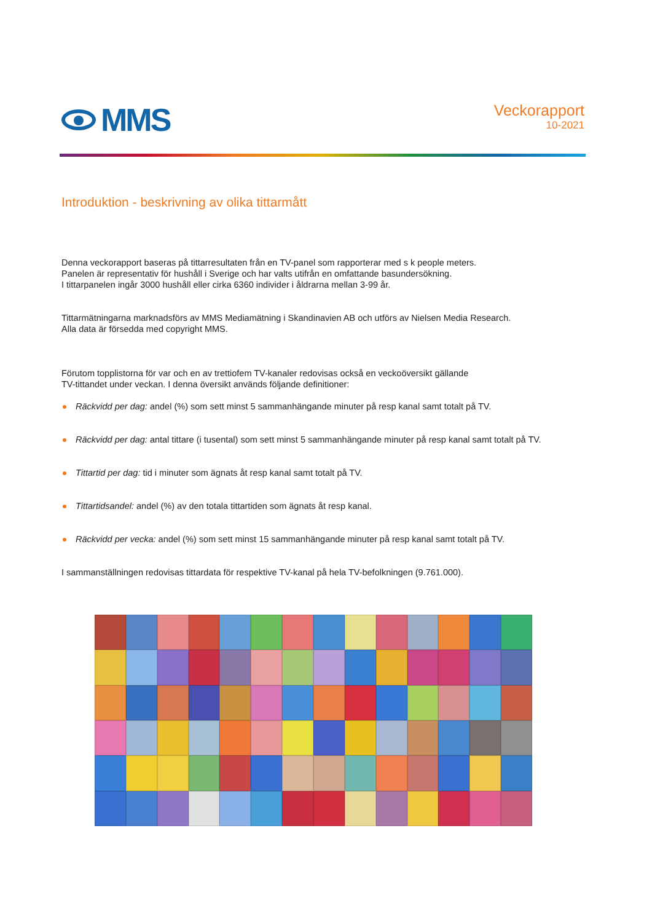MMS
Veckorapport
10-2021
Introduktion - beskrivning av olika tittarmått
Denna veckorapport baseras på tittarresultaten från en TV-panel som rapporterar med s k people meters.
Panelen är representativ för hushåll i Sverige och har valts utifrån en omfattande basundersökning.
I tittarpanelen ingår 3000 hushåll eller cirka 6360 individer i åldrarna mellan 3-99 år.
Tittarmätningarna marknadsförs av MMS Mediamätning i Skandinavien AB och utförs av Nielsen Media Research.
Alla data är försedda med copyright MMS.
Förutom topplistorna för var och en av trettiofem TV-kanaler redovisas också en veckoöversikt gällande
TV-tittandet under veckan. I denna översikt används följande definitioner:
Räckvidd per dag: andel (%) som sett minst 5 sammanhängande minuter på resp kanal samt totalt på TV.
Räckvidd per dag: antal tittare (i tusental) som sett minst 5 sammanhängande minuter på resp kanal samt totalt på TV.
Tittartid per dag: tid i minuter som ägnats åt resp kanal samt totalt på TV.
Tittartidsandel: andel (%) av den totala tittartiden som ägnats åt resp kanal.
Räckvidd per vecka: andel (%) som sett minst 15 sammanhängande minuter på resp kanal samt totalt på TV.
I sammanställningen redovisas tittardata för respektive TV-kanal på hela TV-befolkningen (9.761.000).